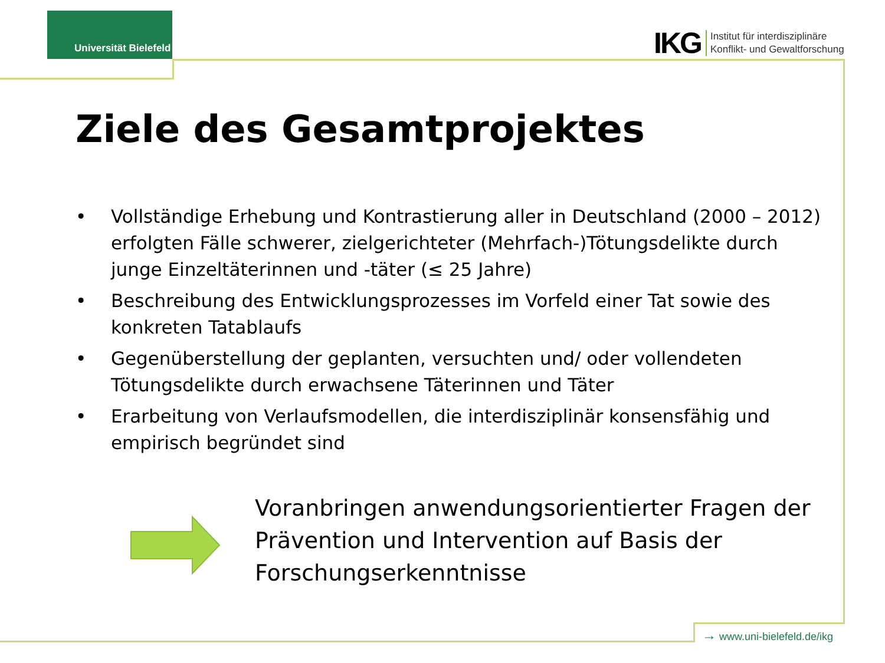Universität Bielefeld
IKG Institut für interdisziplinäre
Konflikt- und Gewaltforschung
Ziele des Gesamtprojektes
• Vollständige Erhebung und Kontrastierung aller in Deutschland (2000 – 2012) erfolgten Fälle schwerer, zielgerichteter (Mehrfach-)Tötungsdelikte durch junge Einzeltäterinnen und -täter (≤ 25 Jahre)
• Beschreibung des Entwicklungsprozesses im Vorfeld einer Tat sowie des konkreten Tatablaufs
• Gegenüberstellung der geplanten, versuchten und/ oder vollendeten Tötungsdelikte durch erwachsene Täterinnen und Täter
• Erarbeitung von Verlaufsmodellen, die interdisziplinär konsensfähig und empirisch begründet sind
Voranbringen anwendungsorientierter Fragen der Prävention und Intervention auf Basis der Forschungserkenntnisse
→ www.uni-bielefeld.de/ikg